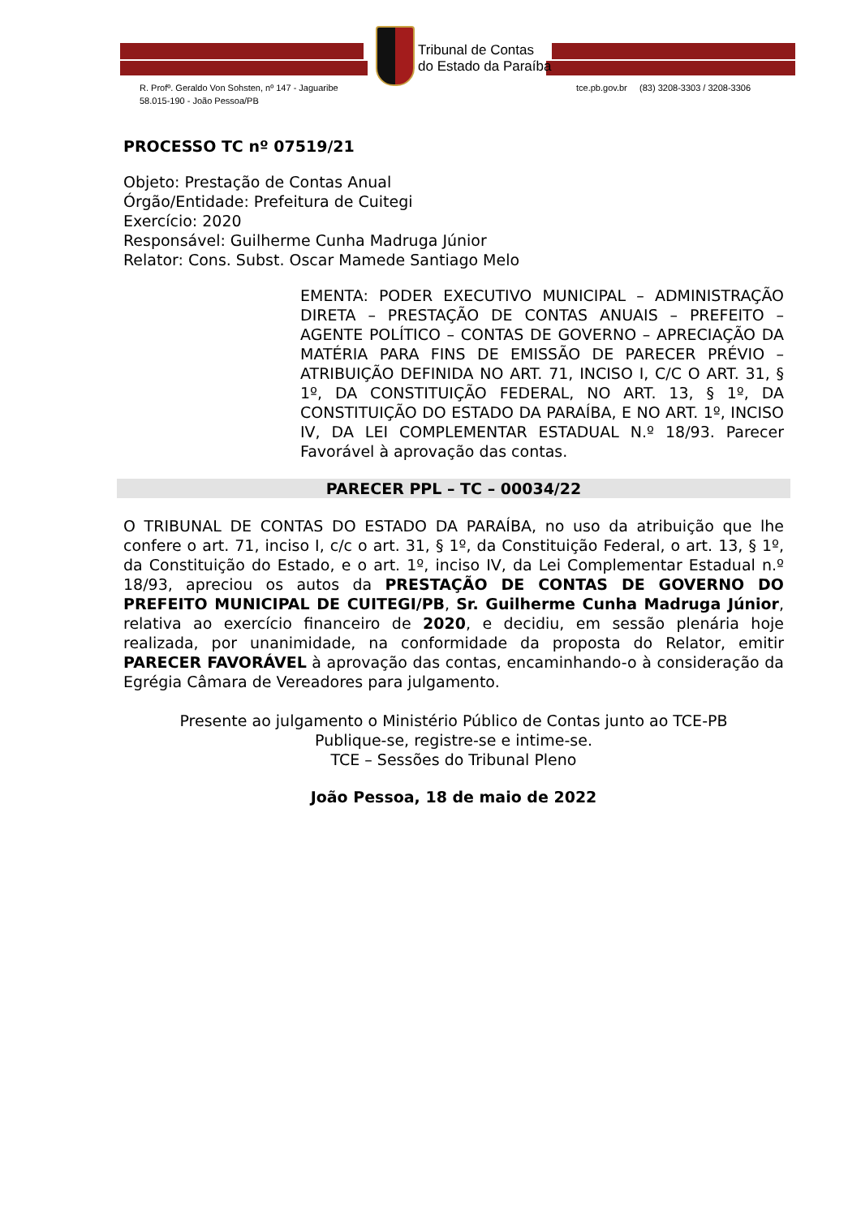Tribunal de Contas
do Estado da Paraíba
R. Profº. Geraldo Von Sohsten, nº 147 - Jaguaribe
58.015-190 - João Pessoa/PB
tce.pb.gov.br (83) 3208-3303 / 3208-3306
PROCESSO TC nº 07519/21
Objeto: Prestação de Contas Anual
Órgão/Entidade: Prefeitura de Cuitegi
Exercício: 2020
Responsável: Guilherme Cunha Madruga Júnior
Relator: Cons. Subst. Oscar Mamede Santiago Melo
EMENTA: PODER EXECUTIVO MUNICIPAL – ADMINISTRAÇÃO DIRETA – PRESTAÇÃO DE CONTAS ANUAIS – PREFEITO – AGENTE POLÍTICO – CONTAS DE GOVERNO – APRECIAÇÃO DA MATÉRIA PARA FINS DE EMISSÃO DE PARECER PRÉVIO – ATRIBUIÇÃO DEFINIDA NO ART. 71, INCISO I, C/C O ART. 31, § 1º, DA CONSTITUIÇÃO FEDERAL, NO ART. 13, § 1º, DA CONSTITUIÇÃO DO ESTADO DA PARAÍBA, E NO ART. 1º, INCISO IV, DA LEI COMPLEMENTAR ESTADUAL N.º 18/93. Parecer Favorável à aprovação das contas.
PARECER PPL – TC – 00034/22
O TRIBUNAL DE CONTAS DO ESTADO DA PARAÍBA, no uso da atribuição que lhe confere o art. 71, inciso I, c/c o art. 31, § 1º, da Constituição Federal, o art. 13, § 1º, da Constituição do Estado, e o art. 1º, inciso IV, da Lei Complementar Estadual n.º 18/93, apreciou os autos da PRESTAÇÃO DE CONTAS DE GOVERNO DO PREFEITO MUNICIPAL DE CUITEGI/PB, Sr. Guilherme Cunha Madruga Júnior, relativa ao exercício financeiro de 2020, e decidiu, em sessão plenária hoje realizada, por unanimidade, na conformidade da proposta do Relator, emitir PARECER FAVORÁVEL à aprovação das contas, encaminhando-o à consideração da Egrégia Câmara de Vereadores para julgamento.
Presente ao julgamento o Ministério Público de Contas junto ao TCE-PB
Publique-se, registre-se e intime-se.
TCE – Sessões do Tribunal Pleno
João Pessoa, 18 de maio de 2022